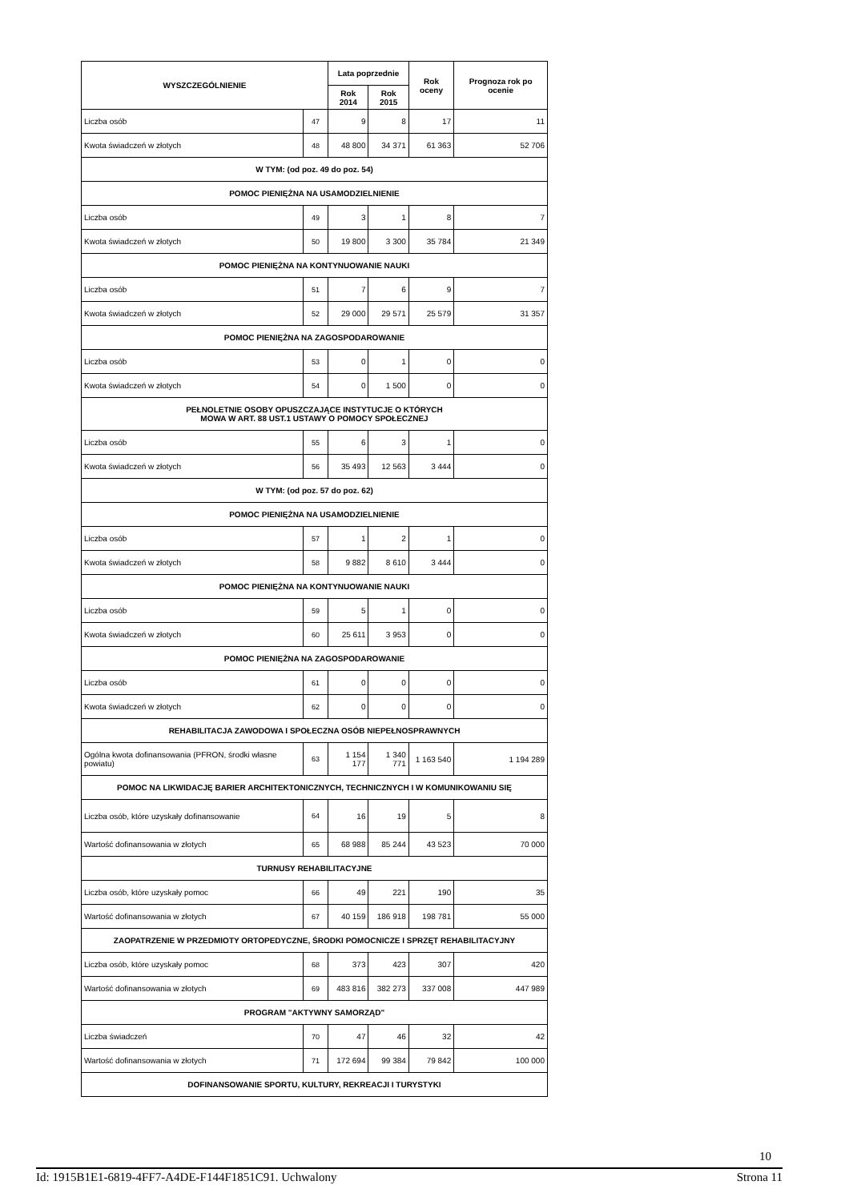| WYSZCZEGÓLNIENIE | | Lata poprzednie | | Rok oceny | Prognoza rok po ocenie |
| --- | --- | --- | --- | --- | --- |
| | | Rok 2014 | Rok 2015 | | |
| Liczba osób | 47 | 9 | 8 | 17 | 11 |
| Kwota świadczeń w złotych | 48 | 48 800 | 34 371 | 61 363 | 52 706 |
| W TYM: (od poz. 49 do poz. 54) | | | | | |
| POMOC PIENIĘŻNA NA USAMODZIELNIENIE | | | | | |
| Liczba osób | 49 | 3 | 1 | 8 | 7 |
| Kwota świadczeń w złotych | 50 | 19 800 | 3 300 | 35 784 | 21 349 |
| POMOC PIENIĘŻNA NA KONTYNUOWANIE NAUKI | | | | | |
| Liczba osób | 51 | 7 | 6 | 9 | 7 |
| Kwota świadczeń w złotych | 52 | 29 000 | 29 571 | 25 579 | 31 357 |
| POMOC PIENIĘŻNA NA ZAGOSPODAROWANIE | | | | | |
| Liczba osób | 53 | 0 | 1 | 0 | 0 |
| Kwota świadczeń w złotych | 54 | 0 | 1 500 | 0 | 0 |
| PEŁNOLETNIE OSOBY OPUSZCZAJĄCE INSTYTUCJE O KTÓRYCH MOWA W ART. 88 UST.1 USTAWY O POMOCY SPOŁECZNEJ | | | | | |
| Liczba osób | 55 | 6 | 3 | 1 | 0 |
| Kwota świadczeń w złotych | 56 | 35 493 | 12 563 | 3 444 | 0 |
| W TYM: (od poz. 57 do poz. 62) | | | | | |
| POMOC PIENIĘŻNA NA USAMODZIELNIENIE | | | | | |
| Liczba osób | 57 | 1 | 2 | 1 | 0 |
| Kwota świadczeń w złotych | 58 | 9 882 | 8 610 | 3 444 | 0 |
| POMOC PIENIĘŻNA NA KONTYNUOWANIE NAUKI | | | | | |
| Liczba osób | 59 | 5 | 1 | 0 | 0 |
| Kwota świadczeń w złotych | 60 | 25 611 | 3 953 | 0 | 0 |
| POMOC PIENIĘŻNA NA ZAGOSPODAROWANIE | | | | | |
| Liczba osób | 61 | 0 | 0 | 0 | 0 |
| Kwota świadczeń w złotych | 62 | 0 | 0 | 0 | 0 |
| REHABILITACJA ZAWODOWA I SPOŁECZNA OSÓB NIEPEŁNOSPRAWNYCH | | | | | |
| Ogólna kwota dofinansowania (PFRON, środki własne powiatu) | 63 | 1 154 177 | 1 340 771 | 1 163 540 | 1 194 289 |
| POMOC NA LIKWIDACJĘ BARIER ARCHITEKTONICZNYCH, TECHNICZNYCH I W KOMUNIKOWANIU SIĘ | | | | | |
| Liczba osób, które uzyskały dofinansowanie | 64 | 16 | 19 | 5 | 8 |
| Wartość dofinansowania w złotych | 65 | 68 988 | 85 244 | 43 523 | 70 000 |
| TURNUSY REHABILITACYJNE | | | | | |
| Liczba osób, które uzyskały pomoc | 66 | 49 | 221 | 190 | 35 |
| Wartość dofinansowania w złotych | 67 | 40 159 | 186 918 | 198 781 | 55 000 |
| ZAOPATRZENIE W PRZEDMIOTY ORTOPEDYCZNE, ŚRODKI POMOCNICZE I SPRZĘT REHABILITACYJNY | | | | | |
| Liczba osób, które uzyskały pomoc | 68 | 373 | 423 | 307 | 420 |
| Wartość dofinansowania w złotych | 69 | 483 816 | 382 273 | 337 008 | 447 989 |
| PROGRAM "AKTYWNY SAMORZĄD" | | | | | |
| Liczba świadczeń | 70 | 47 | 46 | 32 | 42 |
| Wartość dofinansowania w złotych | 71 | 172 694 | 99 384 | 79 842 | 100 000 |
| DOFINANSOWANIE SPORTU, KULTURY, REKREACJI I TURYSTYKI | | | | | |
10
Id: 1915B1E1-6819-4FF7-A4DE-F144F1851C91. Uchwalony Strona 11